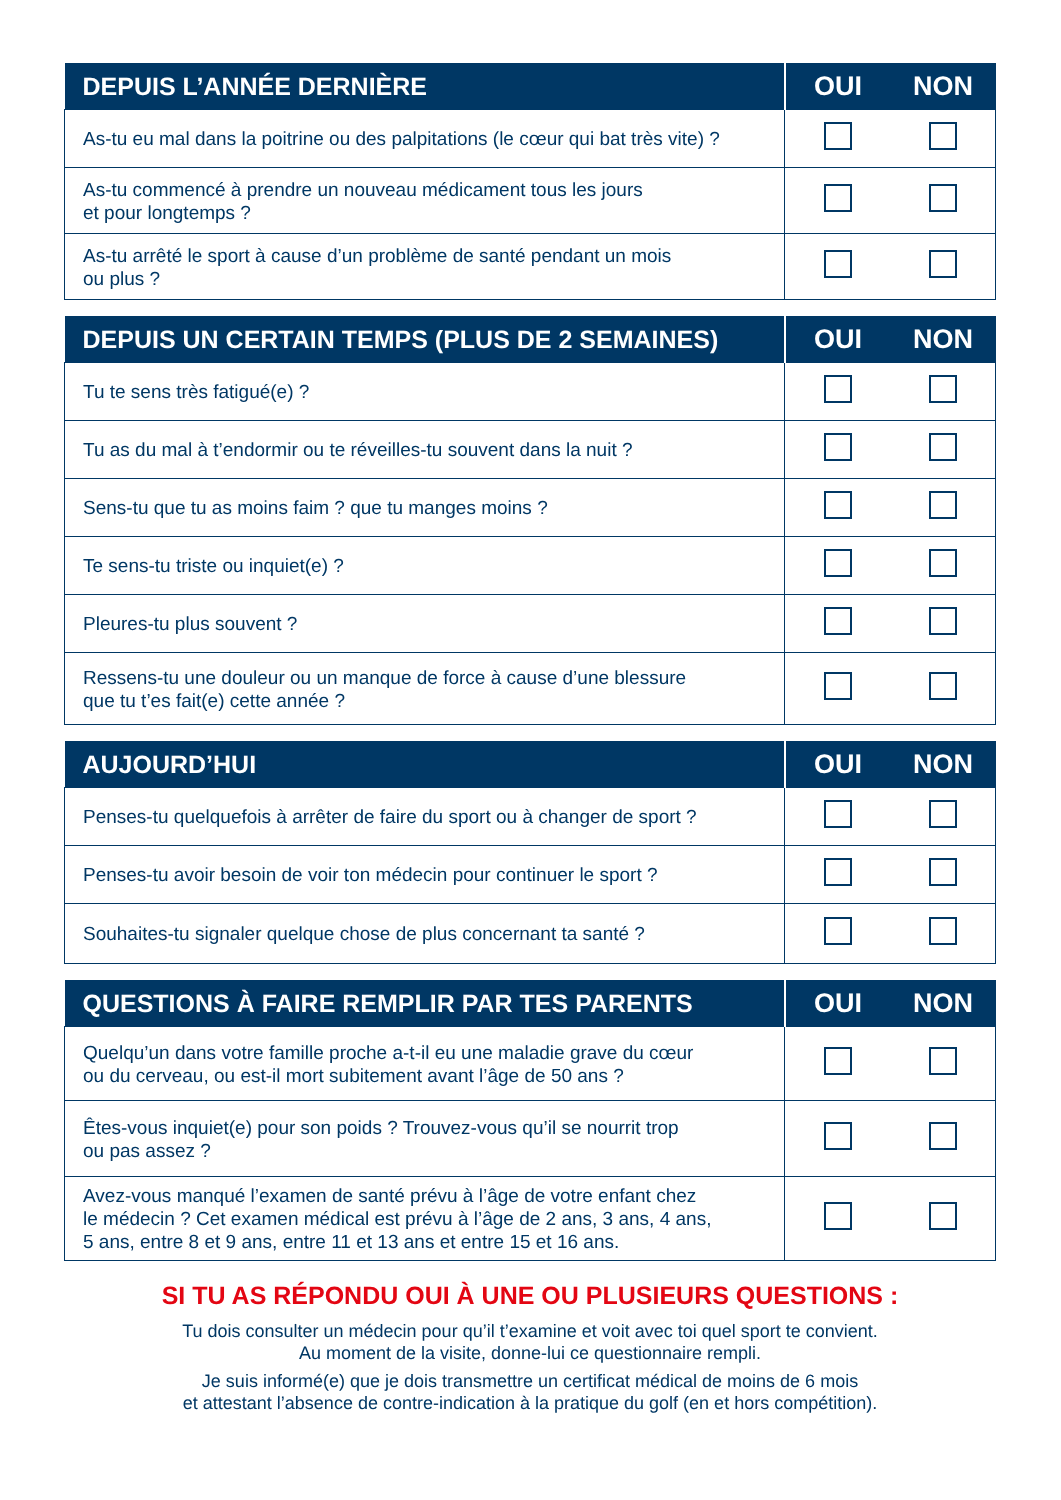| DEPUIS L’ANNÉE DERNIÈRE | OUI | NON |
| --- | --- | --- |
| As-tu eu mal dans la poitrine ou des palpitations (le cœur qui bat très vite) ? | | |
| As-tu commencé à prendre un nouveau médicament tous les jours et pour longtemps ? | | |
| As-tu arrêté le sport à cause d’un problème de santé pendant un mois ou plus ? | | |
| DEPUIS UN CERTAIN TEMPS (PLUS DE 2 SEMAINES) | OUI | NON |
| --- | --- | --- |
| Tu te sens très fatigué(e) ? | | |
| Tu as du mal à t’endormir ou te réveilles-tu souvent dans la nuit ? | | |
| Sens-tu que tu as moins faim ? que tu manges moins ? | | |
| Te sens-tu triste ou inquiet(e) ? | | |
| Pleures-tu plus souvent ? | | |
| Ressens-tu une douleur ou un manque de force à cause d’une blessure que tu t’es fait(e) cette année ? | | |
| AUJOURD’HUI | OUI | NON |
| --- | --- | --- |
| Penses-tu quelquefois à arrêter de faire du sport ou à changer de sport ? | | |
| Penses-tu avoir besoin de voir ton médecin pour continuer le sport ? | | |
| Souhaites-tu signaler quelque chose de plus concernant ta santé ? | | |
| QUESTIONS À FAIRE REMPLIR PAR TES PARENTS | OUI | NON |
| --- | --- | --- |
| Quelqu’un dans votre famille proche a-t-il eu une maladie grave du cœur ou du cerveau, ou est-il mort subitement avant l’âge de 50 ans ? | | |
| Êtes-vous inquiet(e) pour son poids ? Trouvez-vous qu’il se nourrit trop ou pas assez ? | | |
| Avez-vous manqué l’examen de santé prévu à l’âge de votre enfant chez le médecin ? Cet examen médical est prévu à l’âge de 2 ans, 3 ans, 4 ans, 5 ans, entre 8 et 9 ans, entre 11 et 13 ans et entre 15 et 16 ans. | | |
SI TU AS RÉPONDU OUI À UNE OU PLUSIEURS QUESTIONS :
Tu dois consulter un médecin pour qu’il t’examine et voit avec toi quel sport te convient.
Au moment de la visite, donne-lui ce questionnaire rempli.
Je suis informé(e) que je dois transmettre un certificat médical de moins de 6 mois
et attestant l’absence de contre-indication à la pratique du golf (en et hors compétition).